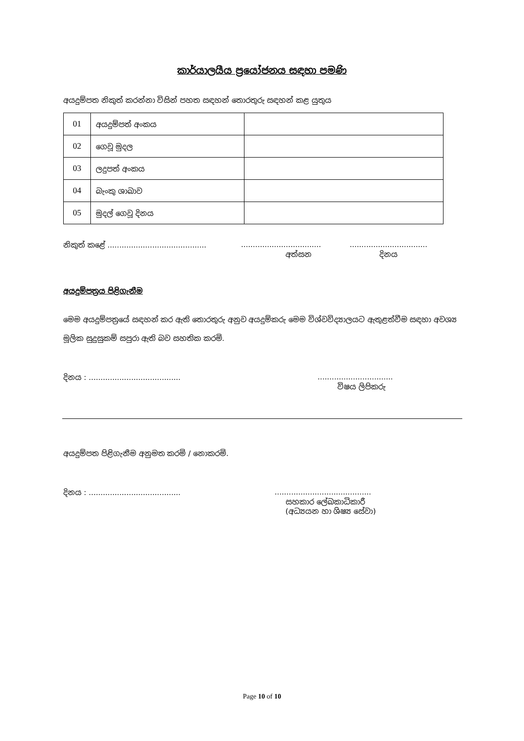කාර්යාලයීය ප්‍රයෝජනය සඳහා පමණි
අයදුම්පත නිකුත් කරන්නා විසින් පහත සඳහන් තොරතුරු සඳහන් කළ යුතුය
| 01 | අයදුම්පත් අංකය | |
| 02 | ගෙවූ මුදල | |
| 03 | ලදුපත් අංකය | |
| 04 | බැංකු ශාඛාව | |
| 05 | මුදල් ගෙවූ දිනය | |
නිකුත් කළේ .............................................................................................................
අත්සන දිනය
අයදුම්පත්‍රය පිළිගැනීම
මෙම අයදුම්පත්‍රයේ සඳහන් කර ඇති තොරතුරු අනුව අයදුම්කරු මෙම විශ්වවිද්‍යාලයට ඇතුළත්වීම සඳහා අවශ්‍ය මූලික සුදුසුකම් සපුරා ඇති බව සහතික කරමි.
දිනය : .......................................................................
විෂය ලිපිකරු
අයදුම්පත පිළිගැනීම අනුමත කරමි / නොකරමි.
දිනය : ................................................................................
සහකාර ලේඛකාධිකාරී
(අධ්‍යයන හා ශිෂ්‍ය සේවා)
Page 10 of 10